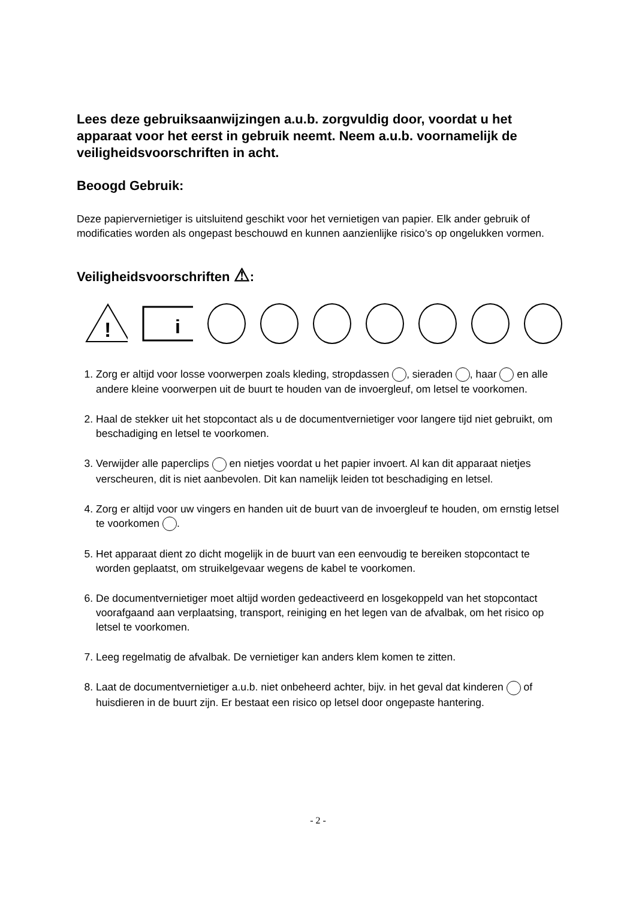Lees deze gebruiksaanwijzingen a.u.b. zorgvuldig door, voordat u het apparaat voor het eerst in gebruik neemt. Neem a.u.b. voornamelijk de veiligheidsvoorschriften in acht.
Beoogd Gebruik:
Deze papiervernietiger is uitsluitend geschikt voor het vernietigen van papier. Elk ander gebruik of modificaties worden als ongepast beschouwd en kunnen aanzienlijke risico’s op ongelukken vormen.
Veiligheidsvoorschriften ⚠:
!
i
1. Zorg er altijd voor losse voorwerpen zoals kleding, stropdassen , sieraden , haar en alle andere kleine voorwerpen uit de buurt te houden van de invoergleuf, om letsel te voorkomen.
2. Haal de stekker uit het stopcontact als u de documentvernietiger voor langere tijd niet gebruikt, om beschadiging en letsel te voorkomen.
3. Verwijder alle paperclips en nietjes voordat u het papier invoert. Al kan dit apparaat nietjes verscheuren, dit is niet aanbevolen. Dit kan namelijk leiden tot beschadiging en letsel.
4. Zorg er altijd voor uw vingers en handen uit de buurt van de invoergleuf te houden, om ernstig letsel te voorkomen .
5. Het apparaat dient zo dicht mogelijk in de buurt van een eenvoudig te bereiken stopcontact te worden geplaatst, om struikelgevaar wegens de kabel te voorkomen.
6. De documentvernietiger moet altijd worden gedeactiveerd en losgekoppeld van het stopcontact voorafgaand aan verplaatsing, transport, reiniging en het legen van de afvalbak, om het risico op letsel te voorkomen.
7. Leeg regelmatig de afvalbak. De vernietiger kan anders klem komen te zitten.
8. Laat de documentvernietiger a.u.b. niet onbeheerd achter, bijv. in het geval dat kinderen of huisdieren in de buurt zijn. Er bestaat een risico op letsel door ongepaste hantering.
- 2 -